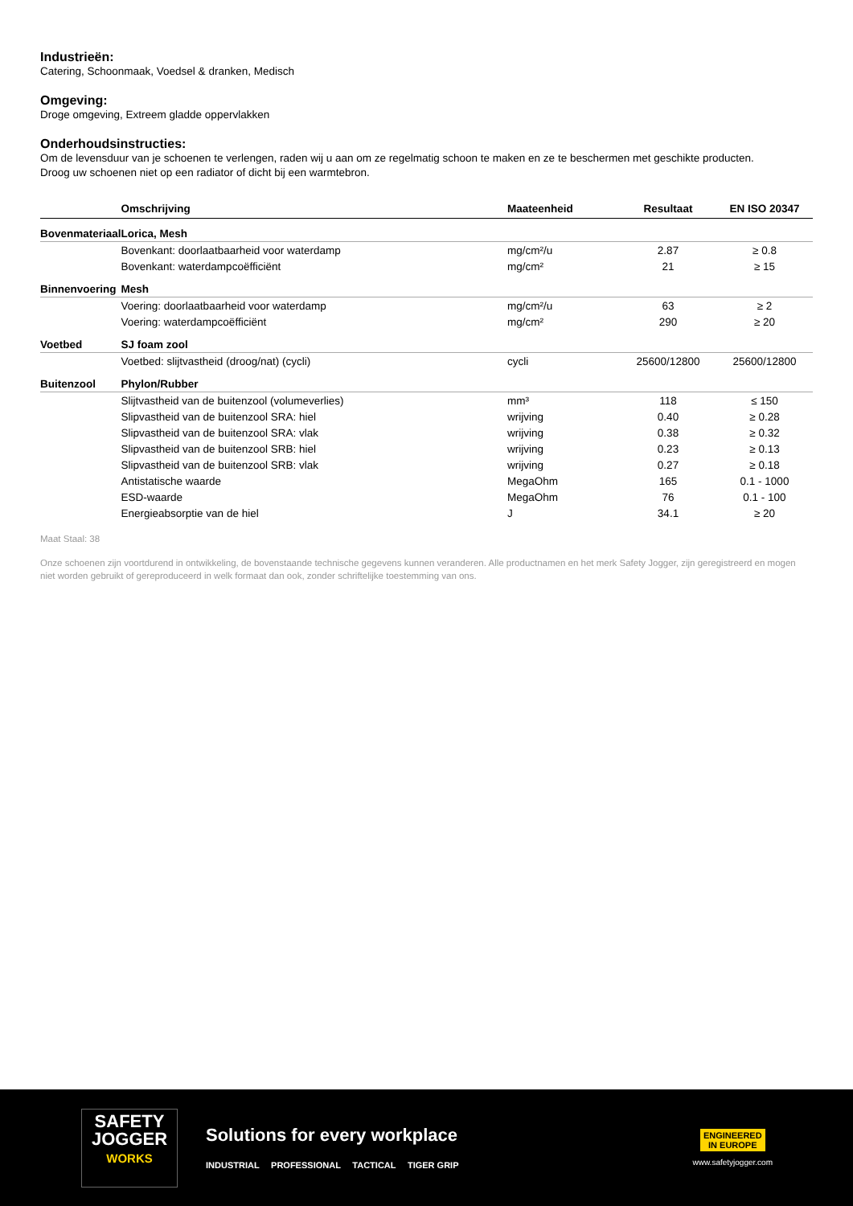Industrieën:
Catering, Schoonmaak, Voedsel & dranken, Medisch
Omgeving:
Droge omgeving, Extreem gladde oppervlakken
Onderhoudsinstructies:
Om de levensduur van je schoenen te verlengen, raden wij u aan om ze regelmatig schoon te maken en ze te beschermen met geschikte producten.
Droog uw schoenen niet op een radiator of dicht bij een warmtebron.
| | Omschrijving | Maateenheid | Resultaat | EN ISO 20347 |
| --- | --- | --- | --- | --- |
| Bovenmateriaal | Lorica, Mesh | | | |
| | Bovenkant: doorlaatbaarheid voor waterdamp | mg/cm²/u | 2.87 | ≥ 0.8 |
| | Bovenkant: waterdampcoëfficiënt | mg/cm² | 21 | ≥ 15 |
| Binnenvoering | Mesh | | | |
| | Voering: doorlaatbaarheid voor waterdamp | mg/cm²/u | 63 | ≥ 2 |
| | Voering: waterdampcoëfficiënt | mg/cm² | 290 | ≥ 20 |
| Voetbed | SJ foam zool | | | |
| | Voetbed: slijtvastheid (droog/nat) (cycli) | cycli | 25600/12800 | 25600/12800 |
| Buitenzool | Phylon/Rubber | | | |
| | Slijtvastheid van de buitenzool (volumeverlies) | mm³ | 118 | ≤ 150 |
| | Slipvastheid van de buitenzool SRA: hiel | wrijving | 0.40 | ≥ 0.28 |
| | Slipvastheid van de buitenzool SRA: vlak | wrijving | 0.38 | ≥ 0.32 |
| | Slipvastheid van de buitenzool SRB: hiel | wrijving | 0.23 | ≥ 0.13 |
| | Slipvastheid van de buitenzool SRB: vlak | wrijving | 0.27 | ≥ 0.18 |
| | Antistatische waarde | MegaOhm | 165 | 0.1 - 1000 |
| | ESD-waarde | MegaOhm | 76 | 0.1 - 100 |
| | Energieabsorptie van de hiel | J | 34.1 | ≥ 20 |
Maat Staal: 38
Onze schoenen zijn voortdurend in ontwikkeling, de bovenstaande technische gegevens kunnen veranderen. Alle productnamen en het merk Safety Jogger, zijn geregistreerd en mogen niet worden gebruikt of gereproduceerd in welk formaat dan ook, zonder schriftelijke toestemming van ons.
SAFETY
JOGGER
WORKS
Solutions for every workplace
INDUSTRIAL PROFESSIONAL TACTICAL TIGER GRIP
ENGINEERED
IN EUROPE
www.safetyjogger.com